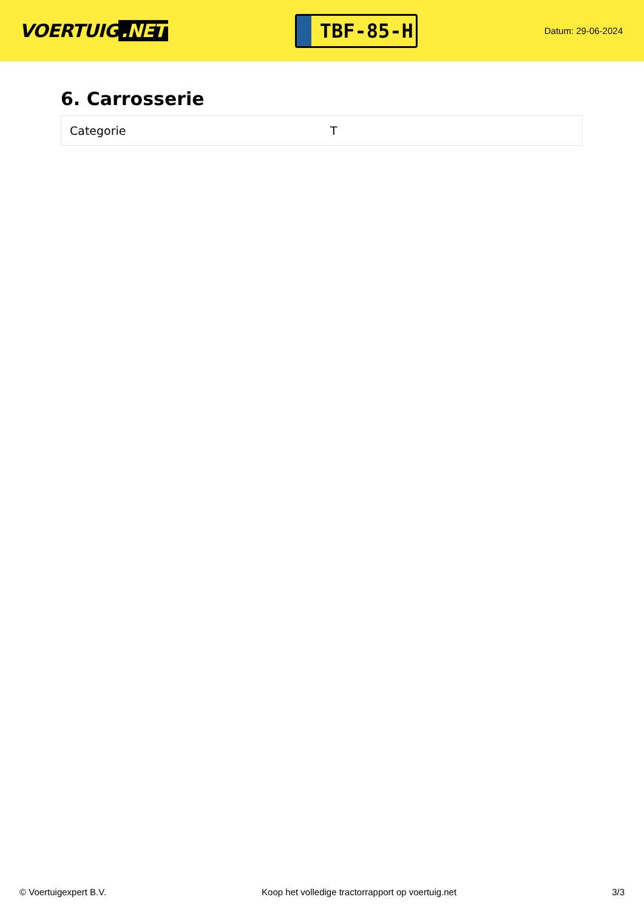VOERTUIG.NET
TBF-85-H
Datum: 29-06-2024
6. Carrosserie
| Categorie | T |
© Voertuigexpert B.V. Koop het volledige tractorrapport op voertuig.net 3/3